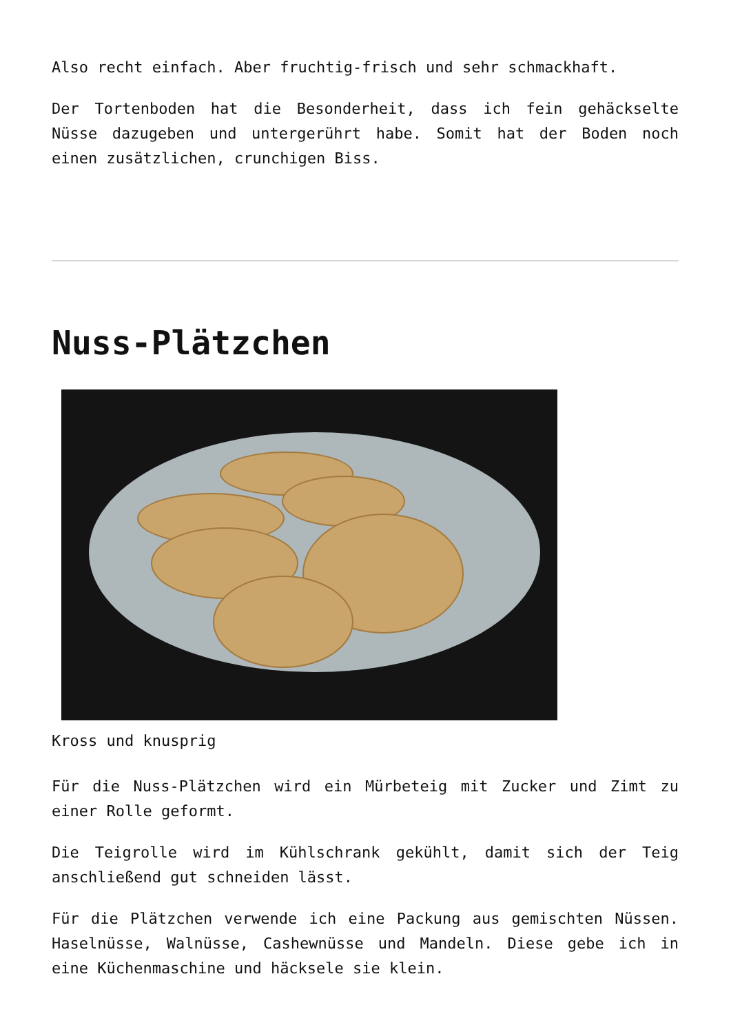Also recht einfach. Aber fruchtig-frisch und sehr schmackhaft.
Der Tortenboden hat die Besonderheit, dass ich fein gehäckselte Nüsse dazugeben und untergerührt habe. Somit hat der Boden noch einen zusätzlichen, crunchigen Biss.
Nuss-Plätzchen
Kross und knusprig
Für die Nuss-Plätzchen wird ein Mürbeteig mit Zucker und Zimt zu einer Rolle geformt.
Die Teigrolle wird im Kühlschrank gekühlt, damit sich der Teig anschließend gut schneiden lässt.
Für die Plätzchen verwende ich eine Packung aus gemischten Nüssen. Haselnüsse, Walnüsse, Cashewnüsse und Mandeln. Diese gebe ich in eine Küchenmaschine und häcksele sie klein.